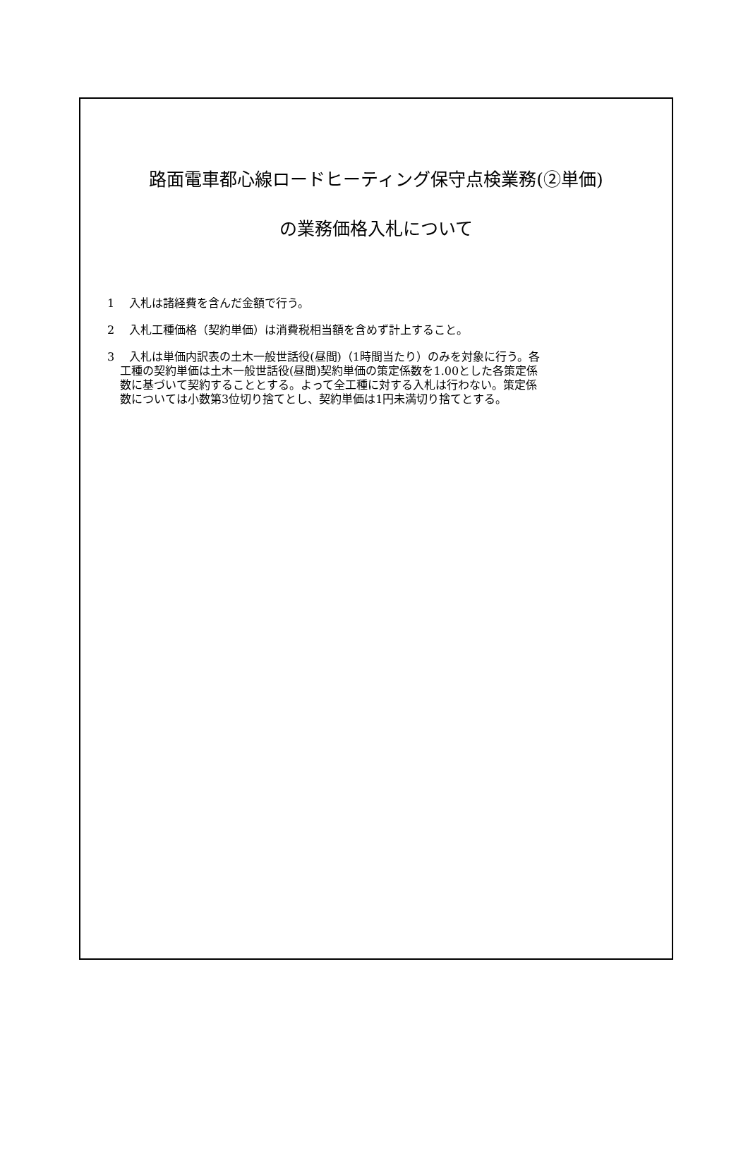路面電車都心線ロードヒーティング保守点検業務(②単価)
の業務価格入札について
1　 入札は諸経費を含んだ金額で行う。
2　 入札工種価格（契約単価）は消費税相当額を含めず計上すること。
3　 入札は単価内訳表の土木一般世話役(昼間)（1時間当たり）のみを対象に行う。各
工種の契約単価は土木一般世話役(昼間)契約単価の策定係数を1.00とした各策定係
数に基づいて契約することとする。よって全工種に対する入札は行わない。策定係
数については小数第3位切り捨てとし、契約単価は1円未満切り捨てとする。